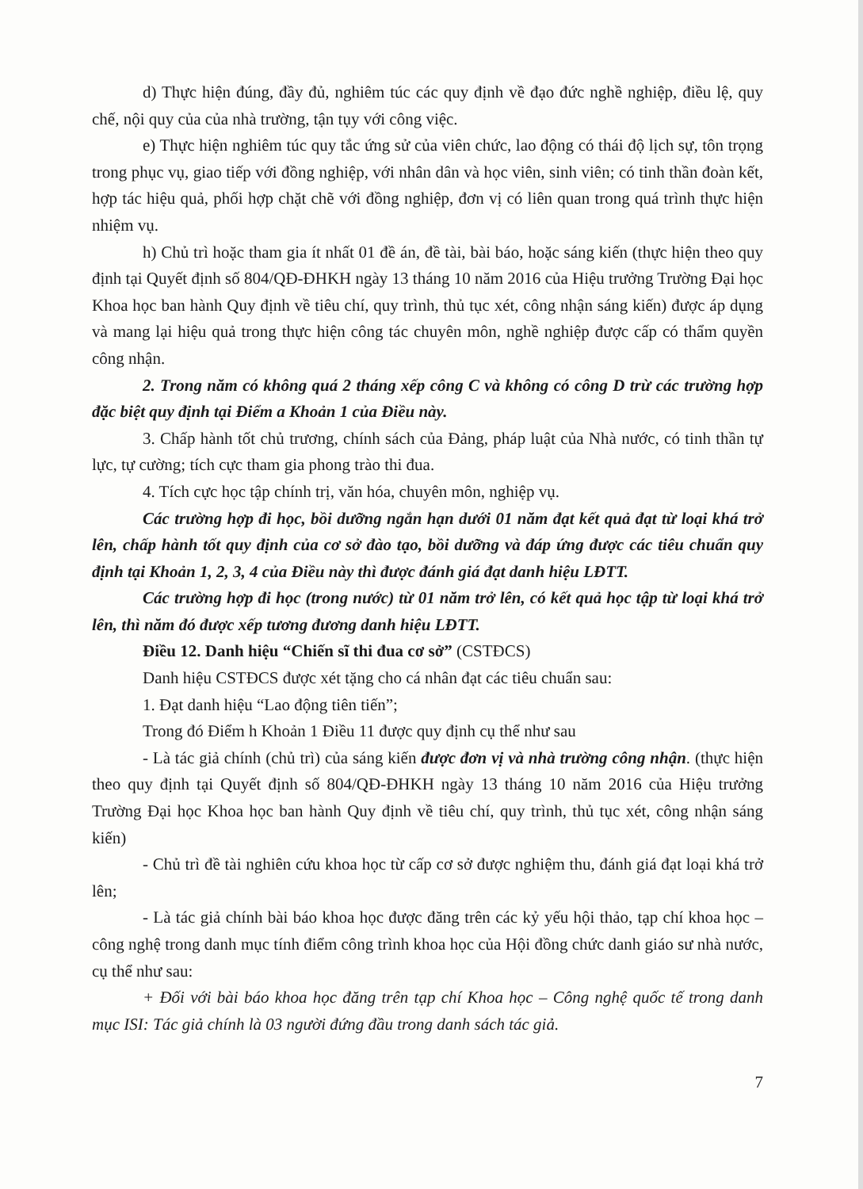d) Thực hiện đúng, đầy đủ, nghiêm túc các quy định về đạo đức nghề nghiệp, điều lệ, quy chế, nội quy của của nhà trường, tận tụy với công việc.
e) Thực hiện nghiêm túc quy tắc ứng sử của viên chức, lao động có thái độ lịch sự, tôn trọng trong phục vụ, giao tiếp với đồng nghiệp, với nhân dân và học viên, sinh viên; có tinh thần đoàn kết, hợp tác hiệu quả, phối hợp chặt chẽ với đồng nghiệp, đơn vị có liên quan trong quá trình thực hiện nhiệm vụ.
h) Chủ trì hoặc tham gia ít nhất 01 đề án, đề tài, bài báo, hoặc sáng kiến (thực hiện theo quy định tại Quyết định số 804/QĐ-ĐHKH ngày 13 tháng 10 năm 2016 của Hiệu trưởng Trường Đại học Khoa học ban hành Quy định về tiêu chí, quy trình, thủ tục xét, công nhận sáng kiến) được áp dụng và mang lại hiệu quả trong thực hiện công tác chuyên môn, nghề nghiệp được cấp có thẩm quyền công nhận.
2. Trong năm có không quá 2 tháng xếp công C và không có công D trừ các trường hợp đặc biệt quy định tại Điểm a Khoản 1 của Điều này.
3. Chấp hành tốt chủ trương, chính sách của Đảng, pháp luật của Nhà nước, có tinh thần tự lực, tự cường; tích cực tham gia phong trào thi đua.
4. Tích cực học tập chính trị, văn hóa, chuyên môn, nghiệp vụ.
Các trường hợp đi học, bồi dưỡng ngắn hạn dưới 01 năm đạt kết quả đạt từ loại khá trở lên, chấp hành tốt quy định của cơ sở đào tạo, bồi dưỡng và đáp ứng được các tiêu chuẩn quy định tại Khoản 1, 2, 3, 4 của Điều này thì được đánh giá đạt danh hiệu LĐTT.
Các trường hợp đi học (trong nước) từ 01 năm trở lên, có kết quả học tập từ loại khá trở lên, thì năm đó được xếp tương đương danh hiệu LĐTT.
Điều 12. Danh hiệu “Chiến sĩ thi đua cơ sở” (CSTĐCS)
Danh hiệu CSTĐCS được xét tặng cho cá nhân đạt các tiêu chuẩn sau:
1. Đạt danh hiệu “Lao động tiên tiến”;
Trong đó Điểm h Khoản 1 Điều 11 được quy định cụ thể như sau
- Là tác giả chính (chủ trì) của sáng kiến được đơn vị và nhà trường công nhận. (thực hiện theo quy định tại Quyết định số 804/QĐ-ĐHKH ngày 13 tháng 10 năm 2016 của Hiệu trưởng Trường Đại học Khoa học ban hành Quy định về tiêu chí, quy trình, thủ tục xét, công nhận sáng kiến)
- Chủ trì đề tài nghiên cứu khoa học từ cấp cơ sở được nghiệm thu, đánh giá đạt loại khá trở lên;
- Là tác giả chính bài báo khoa học được đăng trên các kỷ yếu hội thảo, tạp chí khoa học – công nghệ trong danh mục tính điểm công trình khoa học của Hội đồng chức danh giáo sư nhà nước, cụ thể như sau:
+ Đối với bài báo khoa học đăng trên tạp chí Khoa học – Công nghệ quốc tế trong danh mục ISI: Tác giả chính là 03 người đứng đầu trong danh sách tác giả.
7